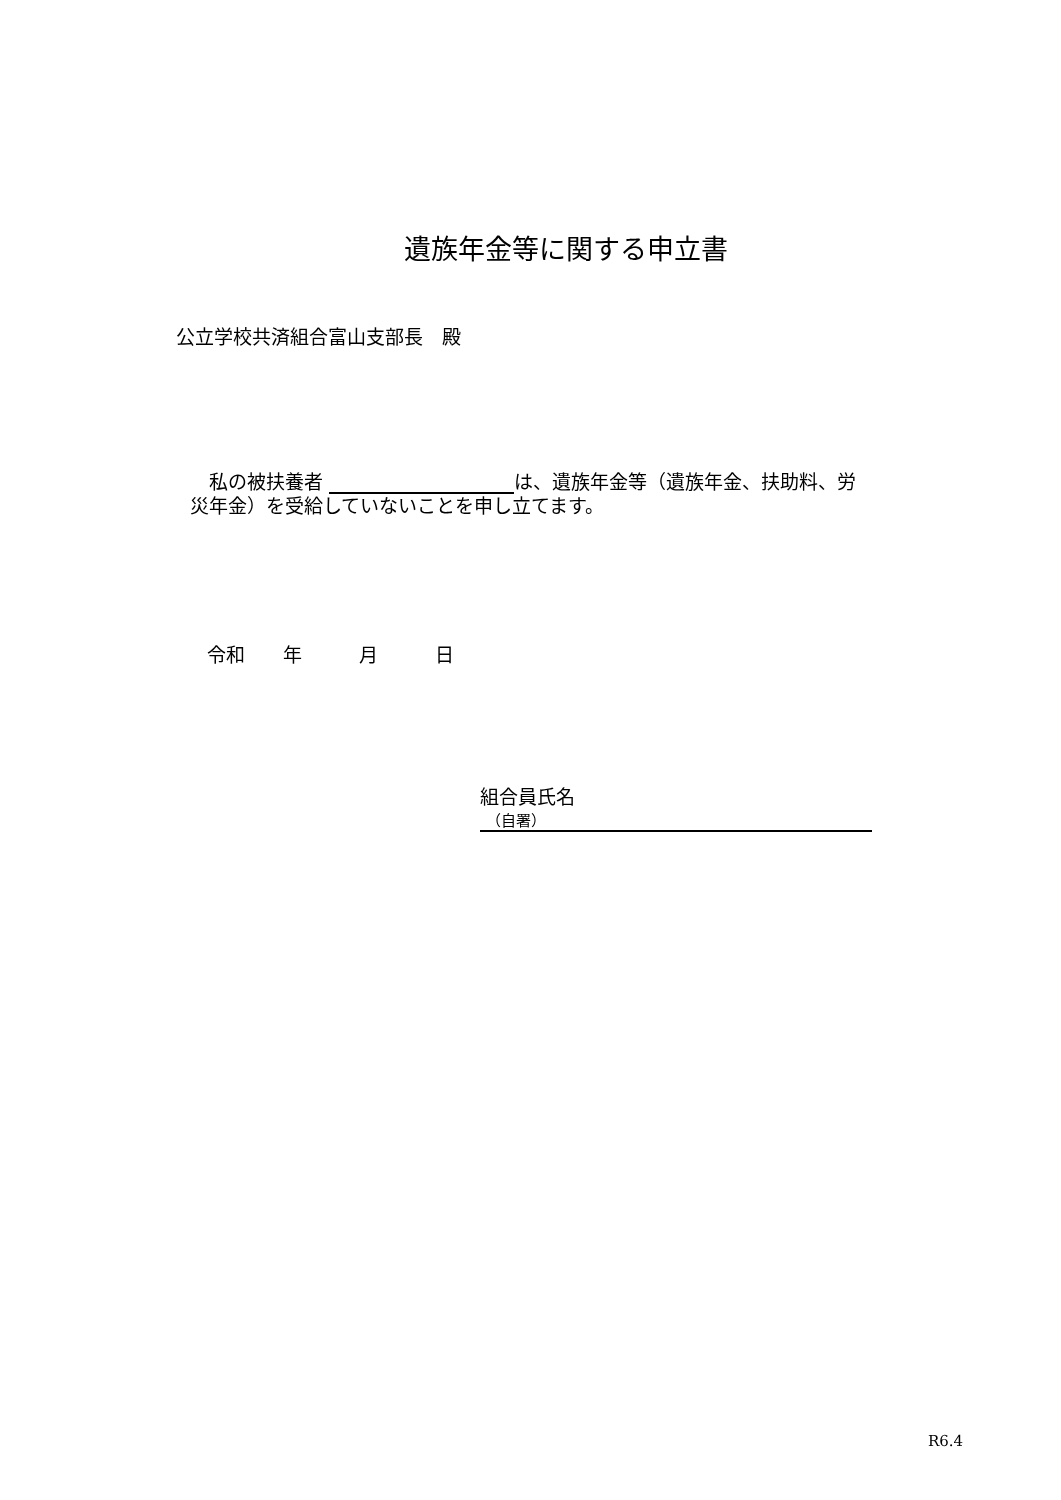遺族年金等に関する申立書
公立学校共済組合富山支部長　殿
　私の被扶養者 は、遺族年金等（遺族年金、扶助料、労災年金）を受給していないことを申し立てます。
令和　　年　　　月　　　日
組合員氏名
（自署）
R6.4